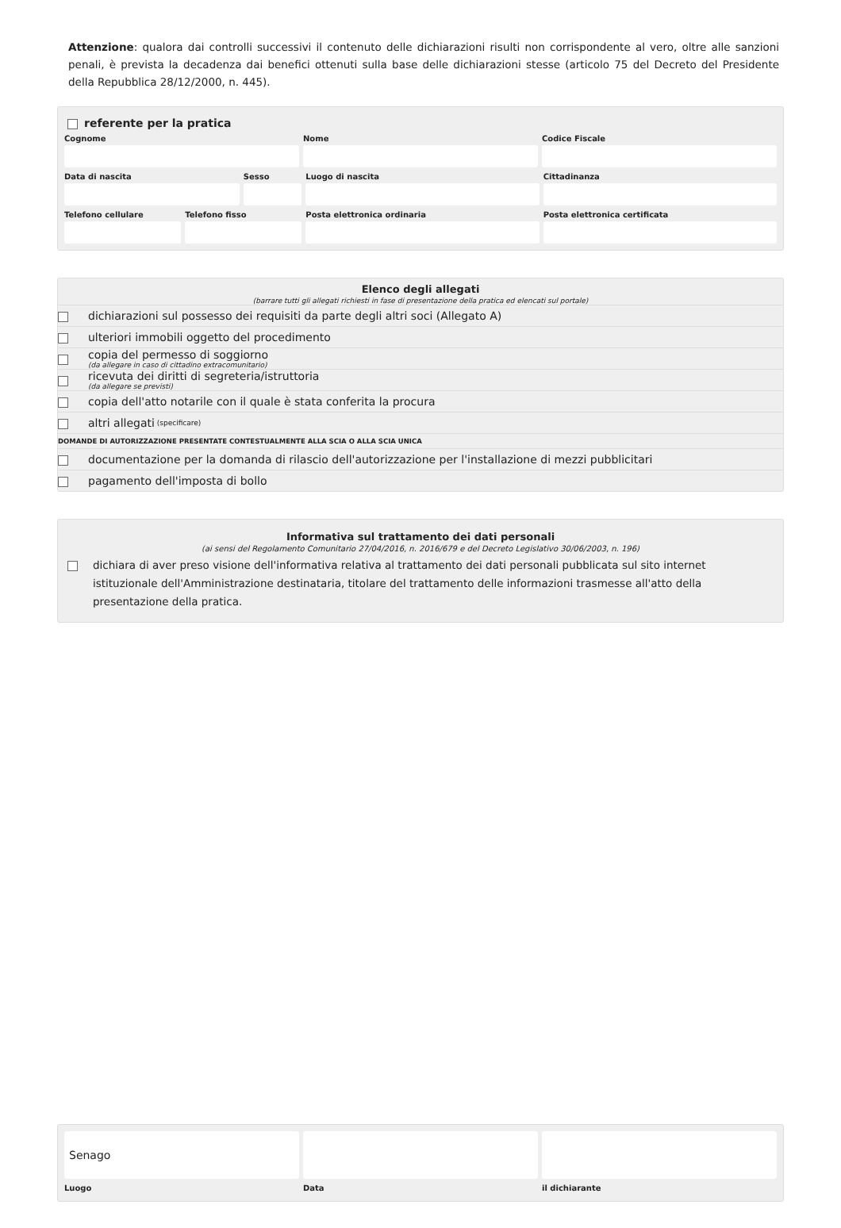Attenzione: qualora dai controlli successivi il contenuto delle dichiarazioni risulti non corrispondente al vero, oltre alle sanzioni penali, è prevista la decadenza dai benefici ottenuti sulla base delle dichiarazioni stesse (articolo 75 del Decreto del Presidente della Repubblica 28/12/2000, n. 445).
referente per la pratica
Cognome Nome Codice Fiscale
Data di nascita Sesso Luogo di nascita Cittadinanza
Telefono cellulare Telefono fisso Posta elettronica ordinaria Posta elettronica certificata
Elenco degli allegati
(barrare tutti gli allegati richiesti in fase di presentazione della pratica ed elencati sul portale)
dichiarazioni sul possesso dei requisiti da parte degli altri soci (Allegato A)
ulteriori immobili oggetto del procedimento
copia del permesso di soggiorno
(da allegare in caso di cittadino extracomunitario)
ricevuta dei diritti di segreteria/istruttoria
(da allegare se previsti)
copia dell'atto notarile con il quale è stata conferita la procura
altri allegati (specificare)
DOMANDE DI AUTORIZZAZIONE PRESENTATE CONTESTUALMENTE ALLA SCIA O ALLA SCIA UNICA
documentazione per la domanda di rilascio dell'autorizzazione per l'installazione di mezzi pubblicitari
pagamento dell'imposta di bollo
Informativa sul trattamento dei dati personali
(ai sensi del Regolamento Comunitario 27/04/2016, n. 2016/679 e del Decreto Legislativo 30/06/2003, n. 196)
dichiara di aver preso visione dell'informativa relativa al trattamento dei dati personali pubblicata sul sito internet istituzionale dell'Amministrazione destinataria, titolare del trattamento delle informazioni trasmesse all'atto della presentazione della pratica.
Senago
Luogo
Data il dichiarante